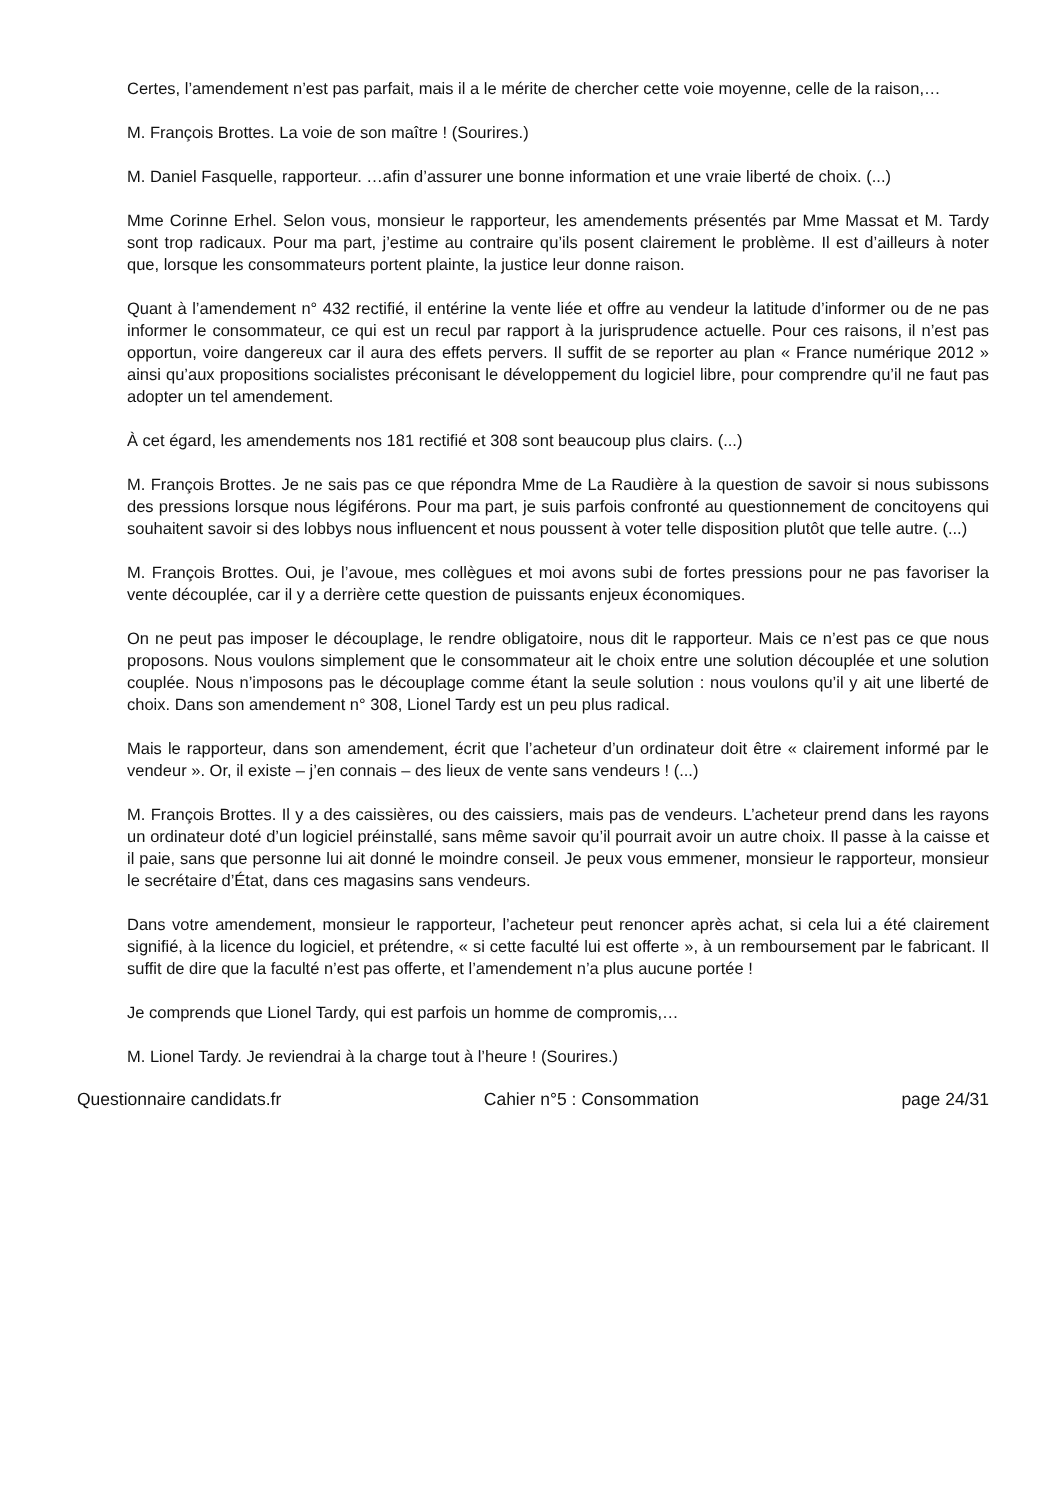Certes, l’amendement n’est pas parfait, mais il a le mérite de chercher cette voie moyenne, celle de la raison,…
M. François Brottes. La voie de son maître ! (Sourires.)
M. Daniel Fasquelle, rapporteur. …afin d’assurer une bonne information et une vraie liberté de choix. (...)
Mme Corinne Erhel. Selon vous, monsieur le rapporteur, les amendements présentés par Mme Massat et M. Tardy sont trop radicaux. Pour ma part, j’estime au contraire qu’ils posent clairement le problème. Il est d’ailleurs à noter que, lorsque les consommateurs portent plainte, la justice leur donne raison.
Quant à l’amendement n° 432 rectifié, il entérine la vente liée et offre au vendeur la latitude d’informer ou de ne pas informer le consommateur, ce qui est un recul par rapport à la jurisprudence actuelle. Pour ces raisons, il n’est pas opportun, voire dangereux car il aura des effets pervers. Il suffit de se reporter au plan « France numérique 2012 » ainsi qu’aux propositions socialistes préconisant le développement du logiciel libre, pour comprendre qu’il ne faut pas adopter un tel amendement.
À cet égard, les amendements nos 181 rectifié et 308 sont beaucoup plus clairs. (...)
M. François Brottes. Je ne sais pas ce que répondra Mme de La Raudière à la question de savoir si nous subissons des pressions lorsque nous légiférons. Pour ma part, je suis parfois confronté au questionnement de concitoyens qui souhaitent savoir si des lobbys nous influencent et nous poussent à voter telle disposition plutôt que telle autre. (...)
M. François Brottes. Oui, je l’avoue, mes collègues et moi avons subi de fortes pressions pour ne pas favoriser la vente découplée, car il y a derrière cette question de puissants enjeux économiques.
On ne peut pas imposer le découplage, le rendre obligatoire, nous dit le rapporteur. Mais ce n’est pas ce que nous proposons. Nous voulons simplement que le consommateur ait le choix entre une solution découplée et une solution couplée. Nous n’imposons pas le découplage comme étant la seule solution : nous voulons qu’il y ait une liberté de choix. Dans son amendement n° 308, Lionel Tardy est un peu plus radical.
Mais le rapporteur, dans son amendement, écrit que l’acheteur d’un ordinateur doit être « clairement informé par le vendeur ». Or, il existe – j’en connais – des lieux de vente sans vendeurs ! (...)
M. François Brottes. Il y a des caissières, ou des caissiers, mais pas de vendeurs. L’acheteur prend dans les rayons un ordinateur doté d’un logiciel préinstallé, sans même savoir qu’il pourrait avoir un autre choix. Il passe à la caisse et il paie, sans que personne lui ait donné le moindre conseil. Je peux vous emmener, monsieur le rapporteur, monsieur le secrétaire d’État, dans ces magasins sans vendeurs.
Dans votre amendement, monsieur le rapporteur, l’acheteur peut renoncer après achat, si cela lui a été clairement signifié, à la licence du logiciel, et prétendre, « si cette faculté lui est offerte », à un remboursement par le fabricant. Il suffit de dire que la faculté n’est pas offerte, et l’amendement n’a plus aucune portée !
Je comprends que Lionel Tardy, qui est parfois un homme de compromis,…
M. Lionel Tardy. Je reviendrai à la charge tout à l’heure ! (Sourires.)
Questionnaire candidats.fr Cahier n°5 : Consommation page 24/31